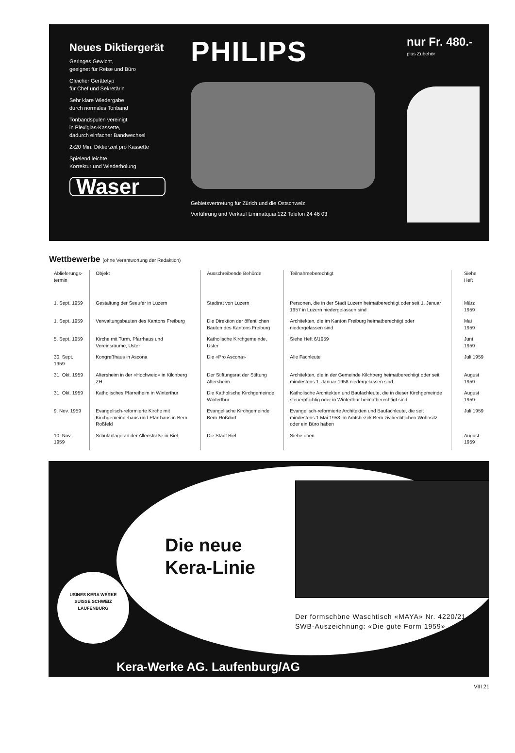Neues Diktiergerät
Geringes Gewicht,
geeignet für Reise und Büro
Gleicher Gerätetyp
für Chef und Sekretärin
Sehr klare Wiedergabe
durch normales Tonband
Tonbandspulen vereinigt
in Plexiglas-Kassette,
dadurch einfacher Bandwechsel
2x20 Min. Diktierzeit pro Kassette
Spielend leichte
Korrektur und Wiederholung
Waser
PHILIPS
Gebietsvertretung für Zürich und die Ostschweiz
Vorführung und Verkauf Limmatquai 122 Telefon 24 46 03
nur Fr. 480.-
plus Zubehör
Wettbewerbe (ohne Verantwortung der Redaktion)
| Ablieferungs- termin | Objekt | Ausschreibende Behörde | Teilnahmeberechtigt | Siehe Heft |
| --- | --- | --- | --- | --- |
| 1. Sept. 1959 | Gestaltung der Seeufer in Luzern | Stadtrat von Luzern | Personen, die in der Stadt Luzern heimatberechtigt oder seit 1. Januar 1957 in Luzern niedergelassen sind | März 1959 |
| 1. Sept. 1959 | Verwaltungsbauten des Kantons Freiburg | Die Direktion der öffentlichen Bauten des Kantons Freiburg | Architekten, die im Kanton Freiburg heimatberechtigt oder niedergelassen sind | Mai 1959 |
| 5. Sept. 1959 | Kirche mit Turm, Pfarrhaus und Vereinsräume, Uster | Katholische Kirchgemeinde, Uster | Siehe Heft 6/1959 | Juni 1959 |
| 30. Sept. 1959 | Kongreßhaus in Ascona | Die «Pro Ascona» | Alle Fachleute | Juli 1959 |
| 31. Okt. 1959 | Altersheim in der «Hochweid» in Kilchberg ZH | Der Stiftungsrat der Stiftung Altersheim | Architekten, die in der Gemeinde Kilchberg heimatberechtigt oder seit mindestens 1. Januar 1958 niedergelassen sind | August 1959 |
| 31. Okt. 1959 | Katholisches Pfarreiheim in Winterthur | Die Katholische Kirchgemeinde Winterthur | Katholische Architekten und Baufachleute, die in dieser Kirchgemeinde steuerpflichtig oder in Winterthur heimatberechtigt sind | August 1959 |
| 9. Nov. 1959 | Evangelisch-reformierte Kirche mit Kirchgemeindehaus und Pfarrhaus in Bern-Roßfeld | Evangelische Kirchgemeinde Bern-Roßdorf | Evangelisch-reformierte Architekten und Baufachleute, die seit mindestens 1 Mai 1958 im Amtsbezirk Bern zivilrechtlichen Wohnsitz oder ein Büro haben | Juli 1959 |
| 10. Nov. 1959 | Schulanlage an der Alleestraße in Biel | Die Stadt Biel | Siehe oben | August 1959 |
Die neue
Kera-Linie
Der formschöne Waschtisch «MAYA» Nr. 4220/21
SWB-Auszeichnung: «Die gute Form 1959»
USINES KERA WERKE
SUISSE SCHWEIZ
LAUFENBURG
Kera-Werke AG. Laufenburg/AG
VIII 21